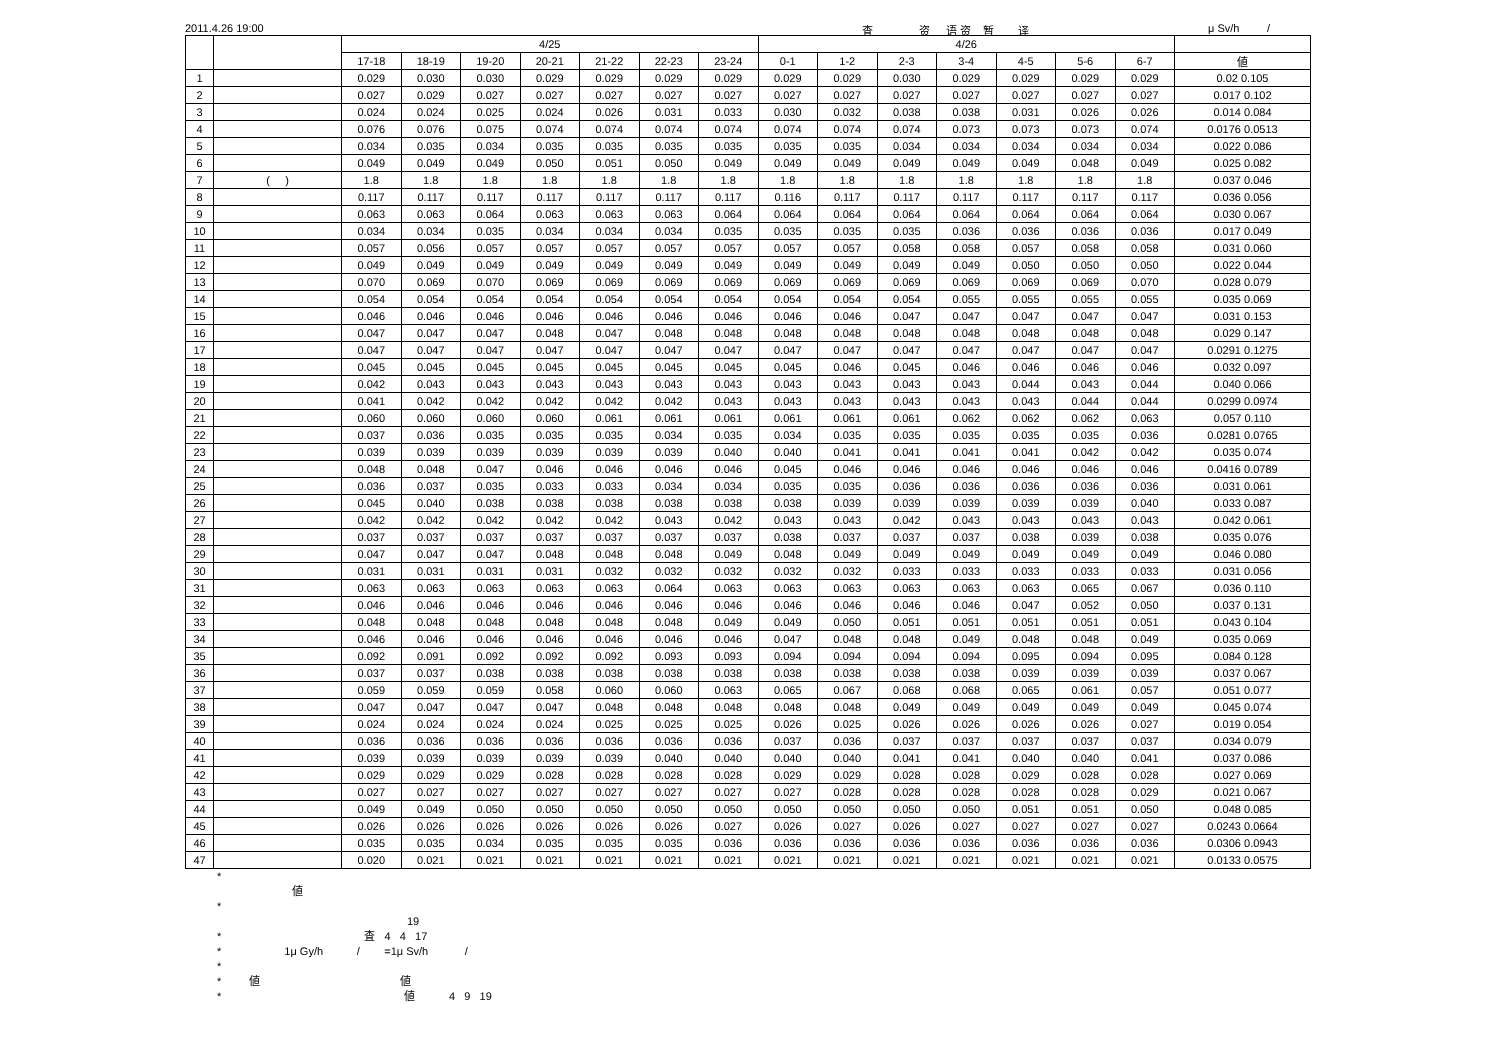2011.4.26 19:00 査 资 语 资 暂 译 μ Sv/h /
| | | 4/25 | | | | | | | 4/26 | | | | | | | |
| --- | --- | --- | --- | --- | --- | --- | --- | --- | --- | --- | --- | --- | --- | --- | --- | --- |
| | | 17-18 | 18-19 | 19-20 | 20-21 | 21-22 | 22-23 | 23-24 | 0-1 | 1-2 | 2-3 | 3-4 | 4-5 | 5-6 | 6-7 | 値 |
| 1 | | 0.029 | 0.030 | 0.030 | 0.029 | 0.029 | 0.029 | 0.029 | 0.029 | 0.029 | 0.030 | 0.029 | 0.029 | 0.029 | 0.029 | 0.02 0.105 |
| 2 | | 0.027 | 0.029 | 0.027 | 0.027 | 0.027 | 0.027 | 0.027 | 0.027 | 0.027 | 0.027 | 0.027 | 0.027 | 0.027 | 0.027 | 0.017 0.102 |
| 3 | | 0.024 | 0.024 | 0.025 | 0.024 | 0.026 | 0.031 | 0.033 | 0.030 | 0.032 | 0.038 | 0.038 | 0.031 | 0.026 | 0.026 | 0.014 0.084 |
| 4 | | 0.076 | 0.076 | 0.075 | 0.074 | 0.074 | 0.074 | 0.074 | 0.074 | 0.074 | 0.074 | 0.073 | 0.073 | 0.073 | 0.074 | 0.0176 0.0513 |
| 5 | | 0.034 | 0.035 | 0.034 | 0.035 | 0.035 | 0.035 | 0.035 | 0.035 | 0.035 | 0.034 | 0.034 | 0.034 | 0.034 | 0.034 | 0.022 0.086 |
| 6 | | 0.049 | 0.049 | 0.049 | 0.050 | 0.051 | 0.050 | 0.049 | 0.049 | 0.049 | 0.049 | 0.049 | 0.049 | 0.048 | 0.049 | 0.025 0.082 |
| 7 | ( ) | 1.8 | 1.8 | 1.8 | 1.8 | 1.8 | 1.8 | 1.8 | 1.8 | 1.8 | 1.8 | 1.8 | 1.8 | 1.8 | 1.8 | 0.037 0.046 |
| 8 | | 0.117 | 0.117 | 0.117 | 0.117 | 0.117 | 0.117 | 0.117 | 0.116 | 0.117 | 0.117 | 0.117 | 0.117 | 0.117 | 0.117 | 0.036 0.056 |
| 9 | | 0.063 | 0.063 | 0.064 | 0.063 | 0.063 | 0.063 | 0.064 | 0.064 | 0.064 | 0.064 | 0.064 | 0.064 | 0.064 | 0.064 | 0.030 0.067 |
| 10 | | 0.034 | 0.034 | 0.035 | 0.034 | 0.034 | 0.034 | 0.035 | 0.035 | 0.035 | 0.035 | 0.036 | 0.036 | 0.036 | 0.036 | 0.017 0.049 |
| 11 | | 0.057 | 0.056 | 0.057 | 0.057 | 0.057 | 0.057 | 0.057 | 0.057 | 0.057 | 0.058 | 0.058 | 0.057 | 0.058 | 0.058 | 0.031 0.060 |
| 12 | | 0.049 | 0.049 | 0.049 | 0.049 | 0.049 | 0.049 | 0.049 | 0.049 | 0.049 | 0.049 | 0.049 | 0.050 | 0.050 | 0.050 | 0.022 0.044 |
| 13 | | 0.070 | 0.069 | 0.070 | 0.069 | 0.069 | 0.069 | 0.069 | 0.069 | 0.069 | 0.069 | 0.069 | 0.069 | 0.069 | 0.070 | 0.028 0.079 |
| 14 | | 0.054 | 0.054 | 0.054 | 0.054 | 0.054 | 0.054 | 0.054 | 0.054 | 0.054 | 0.054 | 0.055 | 0.055 | 0.055 | 0.055 | 0.035 0.069 |
| 15 | | 0.046 | 0.046 | 0.046 | 0.046 | 0.046 | 0.046 | 0.046 | 0.046 | 0.046 | 0.047 | 0.047 | 0.047 | 0.047 | 0.047 | 0.031 0.153 |
| 16 | | 0.047 | 0.047 | 0.047 | 0.048 | 0.047 | 0.048 | 0.048 | 0.048 | 0.048 | 0.048 | 0.048 | 0.048 | 0.048 | 0.048 | 0.029 0.147 |
| 17 | | 0.047 | 0.047 | 0.047 | 0.047 | 0.047 | 0.047 | 0.047 | 0.047 | 0.047 | 0.047 | 0.047 | 0.047 | 0.047 | 0.047 | 0.0291 0.1275 |
| 18 | | 0.045 | 0.045 | 0.045 | 0.045 | 0.045 | 0.045 | 0.045 | 0.045 | 0.046 | 0.045 | 0.046 | 0.046 | 0.046 | 0.046 | 0.032 0.097 |
| 19 | | 0.042 | 0.043 | 0.043 | 0.043 | 0.043 | 0.043 | 0.043 | 0.043 | 0.043 | 0.043 | 0.043 | 0.044 | 0.043 | 0.044 | 0.040 0.066 |
| 20 | | 0.041 | 0.042 | 0.042 | 0.042 | 0.042 | 0.042 | 0.043 | 0.043 | 0.043 | 0.043 | 0.043 | 0.043 | 0.044 | 0.044 | 0.0299 0.0974 |
| 21 | | 0.060 | 0.060 | 0.060 | 0.060 | 0.061 | 0.061 | 0.061 | 0.061 | 0.061 | 0.061 | 0.062 | 0.062 | 0.062 | 0.063 | 0.057 0.110 |
| 22 | | 0.037 | 0.036 | 0.035 | 0.035 | 0.035 | 0.034 | 0.035 | 0.034 | 0.035 | 0.035 | 0.035 | 0.035 | 0.035 | 0.036 | 0.0281 0.0765 |
| 23 | | 0.039 | 0.039 | 0.039 | 0.039 | 0.039 | 0.039 | 0.040 | 0.040 | 0.041 | 0.041 | 0.041 | 0.041 | 0.042 | 0.042 | 0.035 0.074 |
| 24 | | 0.048 | 0.048 | 0.047 | 0.046 | 0.046 | 0.046 | 0.046 | 0.045 | 0.046 | 0.046 | 0.046 | 0.046 | 0.046 | 0.046 | 0.0416 0.0789 |
| 25 | | 0.036 | 0.037 | 0.035 | 0.033 | 0.033 | 0.034 | 0.034 | 0.035 | 0.035 | 0.036 | 0.036 | 0.036 | 0.036 | 0.036 | 0.031 0.061 |
| 26 | | 0.045 | 0.040 | 0.038 | 0.038 | 0.038 | 0.038 | 0.038 | 0.038 | 0.039 | 0.039 | 0.039 | 0.039 | 0.039 | 0.040 | 0.033 0.087 |
| 27 | | 0.042 | 0.042 | 0.042 | 0.042 | 0.042 | 0.043 | 0.042 | 0.043 | 0.043 | 0.042 | 0.043 | 0.043 | 0.043 | 0.043 | 0.042 0.061 |
| 28 | | 0.037 | 0.037 | 0.037 | 0.037 | 0.037 | 0.037 | 0.037 | 0.038 | 0.037 | 0.037 | 0.037 | 0.038 | 0.039 | 0.038 | 0.035 0.076 |
| 29 | | 0.047 | 0.047 | 0.047 | 0.048 | 0.048 | 0.048 | 0.049 | 0.048 | 0.049 | 0.049 | 0.049 | 0.049 | 0.049 | 0.049 | 0.046 0.080 |
| 30 | | 0.031 | 0.031 | 0.031 | 0.031 | 0.032 | 0.032 | 0.032 | 0.032 | 0.032 | 0.033 | 0.033 | 0.033 | 0.033 | 0.033 | 0.031 0.056 |
| 31 | | 0.063 | 0.063 | 0.063 | 0.063 | 0.063 | 0.064 | 0.063 | 0.063 | 0.063 | 0.063 | 0.063 | 0.063 | 0.065 | 0.067 | 0.036 0.110 |
| 32 | | 0.046 | 0.046 | 0.046 | 0.046 | 0.046 | 0.046 | 0.046 | 0.046 | 0.046 | 0.046 | 0.046 | 0.047 | 0.052 | 0.050 | 0.037 0.131 |
| 33 | | 0.048 | 0.048 | 0.048 | 0.048 | 0.048 | 0.048 | 0.049 | 0.049 | 0.050 | 0.051 | 0.051 | 0.051 | 0.051 | 0.051 | 0.043 0.104 |
| 34 | | 0.046 | 0.046 | 0.046 | 0.046 | 0.046 | 0.046 | 0.046 | 0.047 | 0.048 | 0.048 | 0.049 | 0.048 | 0.048 | 0.049 | 0.035 0.069 |
| 35 | | 0.092 | 0.091 | 0.092 | 0.092 | 0.092 | 0.093 | 0.093 | 0.094 | 0.094 | 0.094 | 0.094 | 0.095 | 0.094 | 0.095 | 0.084 0.128 |
| 36 | | 0.037 | 0.037 | 0.038 | 0.038 | 0.038 | 0.038 | 0.038 | 0.038 | 0.038 | 0.038 | 0.038 | 0.039 | 0.039 | 0.039 | 0.037 0.067 |
| 37 | | 0.059 | 0.059 | 0.059 | 0.058 | 0.060 | 0.060 | 0.063 | 0.065 | 0.067 | 0.068 | 0.068 | 0.065 | 0.061 | 0.057 | 0.051 0.077 |
| 38 | | 0.047 | 0.047 | 0.047 | 0.047 | 0.048 | 0.048 | 0.048 | 0.048 | 0.048 | 0.049 | 0.049 | 0.049 | 0.049 | 0.049 | 0.045 0.074 |
| 39 | | 0.024 | 0.024 | 0.024 | 0.024 | 0.025 | 0.025 | 0.025 | 0.026 | 0.025 | 0.026 | 0.026 | 0.026 | 0.026 | 0.027 | 0.019 0.054 |
| 40 | | 0.036 | 0.036 | 0.036 | 0.036 | 0.036 | 0.036 | 0.036 | 0.037 | 0.036 | 0.037 | 0.037 | 0.037 | 0.037 | 0.037 | 0.034 0.079 |
| 41 | | 0.039 | 0.039 | 0.039 | 0.039 | 0.039 | 0.040 | 0.040 | 0.040 | 0.040 | 0.041 | 0.041 | 0.040 | 0.040 | 0.041 | 0.037 0.086 |
| 42 | | 0.029 | 0.029 | 0.029 | 0.028 | 0.028 | 0.028 | 0.028 | 0.029 | 0.029 | 0.028 | 0.028 | 0.029 | 0.028 | 0.028 | 0.027 0.069 |
| 43 | | 0.027 | 0.027 | 0.027 | 0.027 | 0.027 | 0.027 | 0.027 | 0.027 | 0.028 | 0.028 | 0.028 | 0.028 | 0.028 | 0.029 | 0.021 0.067 |
| 44 | | 0.049 | 0.049 | 0.050 | 0.050 | 0.050 | 0.050 | 0.050 | 0.050 | 0.050 | 0.050 | 0.050 | 0.051 | 0.051 | 0.050 | 0.048 0.085 |
| 45 | | 0.026 | 0.026 | 0.026 | 0.026 | 0.026 | 0.026 | 0.027 | 0.026 | 0.027 | 0.026 | 0.027 | 0.027 | 0.027 | 0.027 | 0.0243 0.0664 |
| 46 | | 0.035 | 0.035 | 0.034 | 0.035 | 0.035 | 0.035 | 0.036 | 0.036 | 0.036 | 0.036 | 0.036 | 0.036 | 0.036 | 0.036 | 0.0306 0.0943 |
| 47 | | 0.020 | 0.021 | 0.021 | 0.021 | 0.021 | 0.021 | 0.021 | 0.021 | 0.021 | 0.021 | 0.021 | 0.021 | 0.021 | 0.021 | 0.0133 0.0575 |
*
値
*
19
* 査 4 4 17
* 1μ Gy/h / =1μ Sv/h /
*
* 値 値
* 値 4 9 19